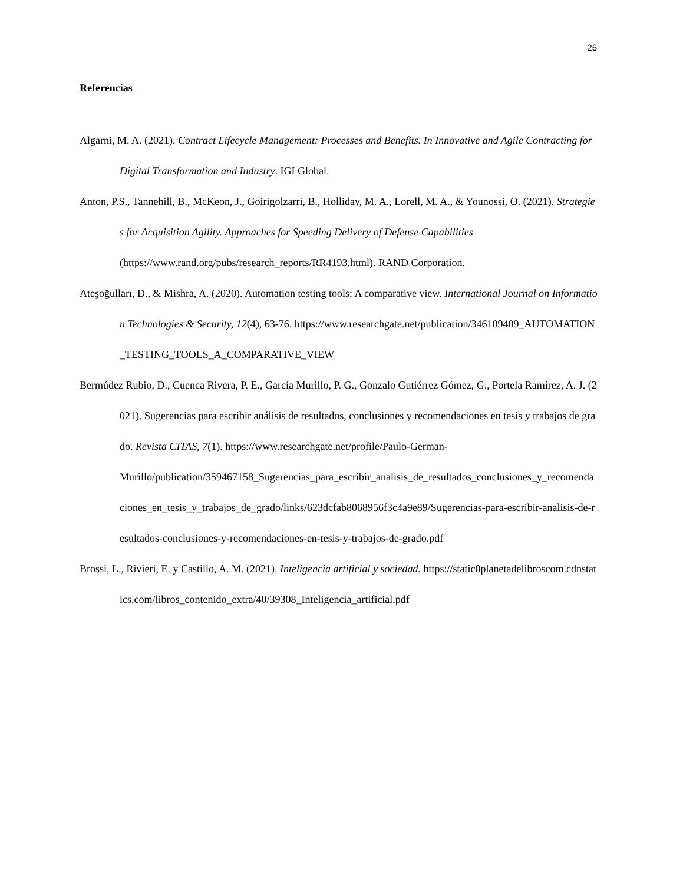26
Referencias
Algarni, M. A. (2021). Contract Lifecycle Management: Processes and Benefits. In Innovative and Agile Contracting for Digital Transformation and Industry. IGI Global.
Anton, P.S., Tannehill, B., McKeon, J., Goirigolzarri, B., Holliday, M. A., Lorell, M. A., & Younossi, O. (2021). Strategies for Acquisition Agility. Approaches for Speeding Delivery of Defense Capabilities
(https://www.rand.org/pubs/research_reports/RR4193.html). RAND Corporation.
Ateşoğulları, D., & Mishra, A. (2020). Automation testing tools: A comparative view. International Journal on Information Technologies & Security, 12(4), 63-76. https://www.researchgate.net/publication/346109409_AUTOMATION_TESTING_TOOLS_A_COMPARATIVE_VIEW
Bermúdez Rubio, D., Cuenca Rivera, P. E., García Murillo, P. G., Gonzalo Gutiérrez Gómez, G., Portela Ramírez, A. J. (2021). Sugerencias para escribir análisis de resultados, conclusiones y recomendaciones en tesis y trabajos de grado. Revista CITAS, 7(1). https://www.researchgate.net/profile/Paulo-German-
Murillo/publication/359467158_Sugerencias_para_escribir_analisis_de_resultados_conclusiones_y_recomendaciones_en_tesis_y_trabajos_de_grado/links/623dcfab8068956f3c4a9e89/Sugerencias-para-escribir-analisis-de-resultados-conclusiones-y-recomendaciones-en-tesis-y-trabajos-de-grado.pdf
Brossi, L., Rivieri, E. y Castillo, A. M. (2021). Inteligencia artificial y sociedad. https://static0planetadelibroscom.cdnstatics.com/libros_contenido_extra/40/39308_Inteligencia_artificial.pdf